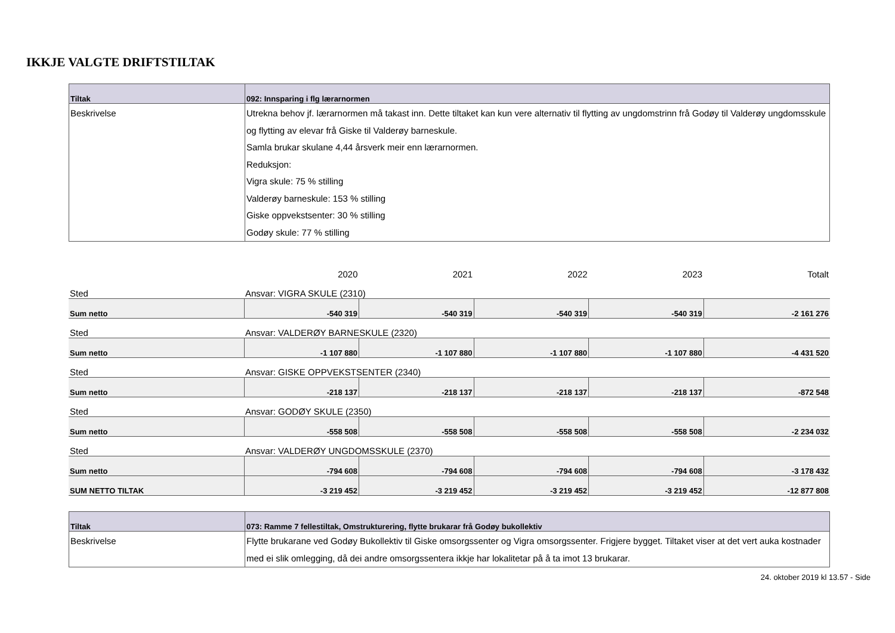IKKJE VALGTE DRIFTSTILTAK
| Tiltak | 092: Innsparing i flg lærarnormen |
| --- | --- |
| Beskrivelse | Utrekna behov jf. lærarnormen må takast inn. Dette tiltaket kan kun vere alternativ til flytting av ungdomstrinn frå Godøy til Valderøy ungdomsskule og flytting av elevar frå Giske til Valderøy barneskule. Samla brukar skulane 4,44 årsverk meir enn lærarnormen. Reduksjon: Vigra skule: 75 % stilling Valderøy barneskule: 153 % stilling Giske oppvekstsenter: 30 % stilling Godøy skule: 77 % stilling |
| | 2020 | 2021 | 2022 | 2023 | Totalt |
| Sted | Ansvar: VIGRA SKULE (2310) | | | | |
| Sum netto | -540 319 | -540 319 | -540 319 | -540 319 | -2 161 276 |
| Sted | Ansvar: VALDERØY BARNESKULE (2320) | | | | |
| Sum netto | -1 107 880 | -1 107 880 | -1 107 880 | -1 107 880 | -4 431 520 |
| Sted | Ansvar: GISKE OPPVEKSTSENTER (2340) | | | | |
| Sum netto | -218 137 | -218 137 | -218 137 | -218 137 | -872 548 |
| Sted | Ansvar: GODØY SKULE (2350) | | | | |
| Sum netto | -558 508 | -558 508 | -558 508 | -558 508 | -2 234 032 |
| Sted | Ansvar: VALDERØY UNGDOMSSKULE (2370) | | | | |
| Sum netto | -794 608 | -794 608 | -794 608 | -794 608 | -3 178 432 |
| SUM NETTO TILTAK | -3 219 452 | -3 219 452 | -3 219 452 | -3 219 452 | -12 877 808 |
| Tiltak | 073: Ramme 7 fellestiltak, Omstrukturering, flytte brukarar frå Godøy bukollektiv |
| --- | --- |
| Beskrivelse | Flytte brukarane ved Godøy Bukollektiv til Giske omsorgssenter og Vigra omsorgssenter. Frigjere bygget. Tiltaket viser at det vert auka kostnader med ei slik omlegging, då dei andre omsorgssentera ikkje har lokalitetar på å ta imot 13 brukarar. |
24. oktober 2019 kl 13.57 - Side